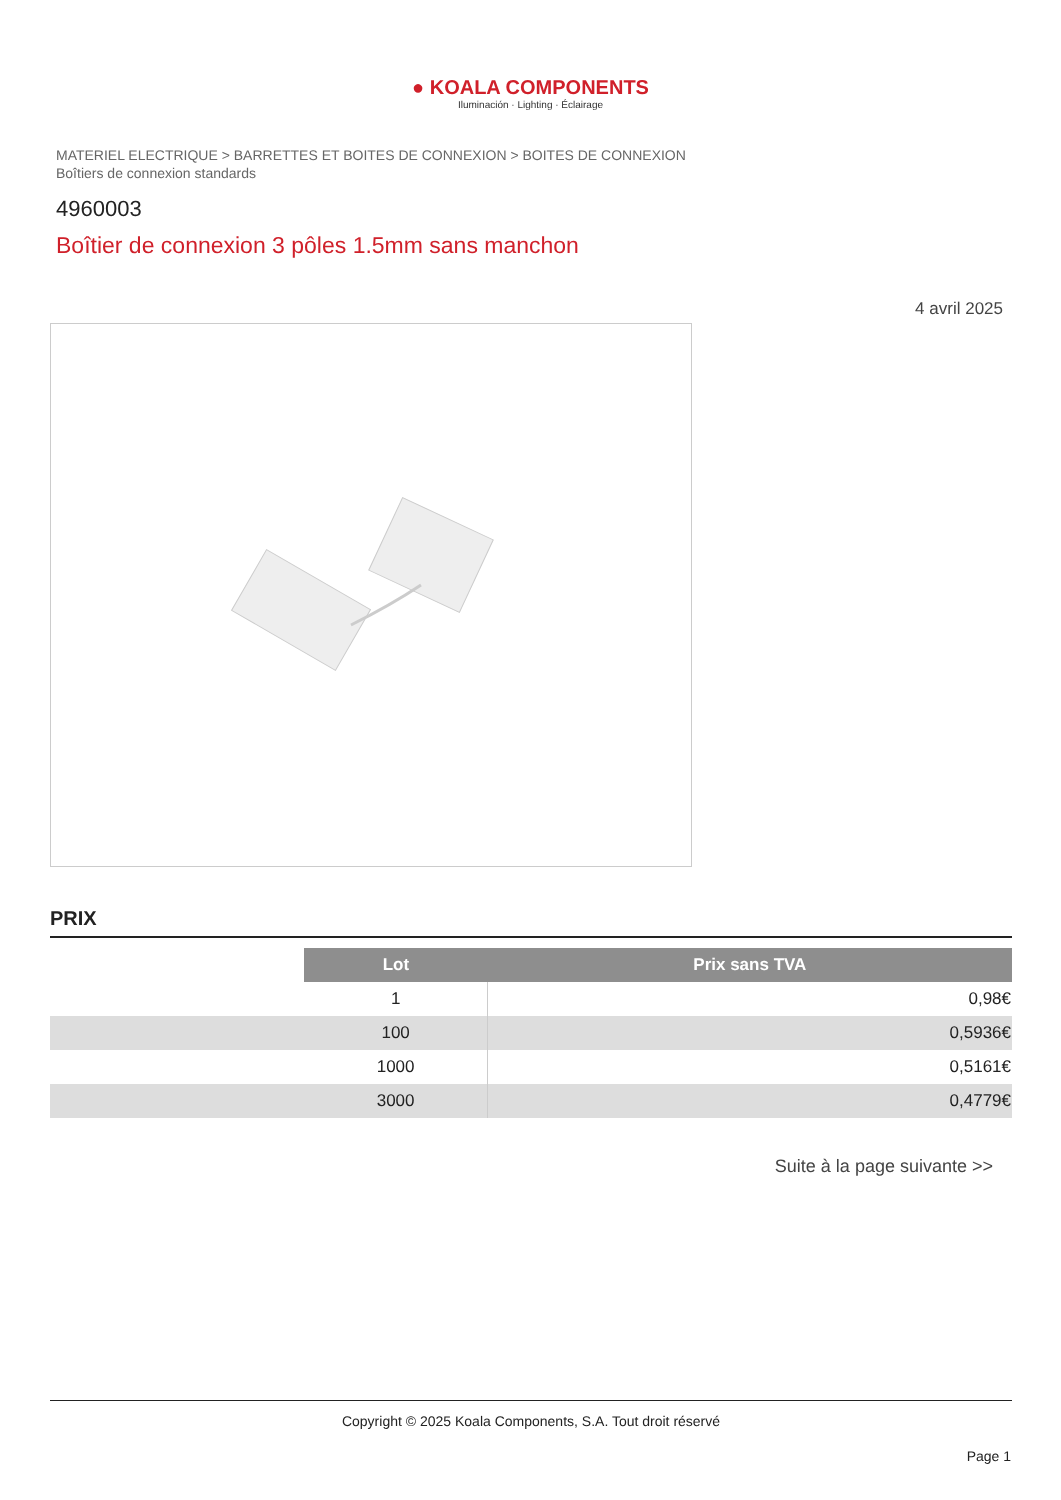● KOALA COMPONENTS
Iluminación · Lighting · Éclairage
MATERIEL ELECTRIQUE > BARRETTES ET BOITES DE CONNEXION > BOITES DE CONNEXION
Boîtiers de connexion standards
4960003
Boîtier de connexion 3 pôles 1.5mm sans manchon
4 avril 2025
PRIX
| | Lot | Prix sans TVA |
| | 1 | 0,98€ |
| | 100 | 0,5936€ |
| | 1000 | 0,5161€ |
| | 3000 | 0,4779€ |
Suite à la page suivante >>
Copyright © 2025 Koala Components, S.A. Tout droit réservé
Page 1